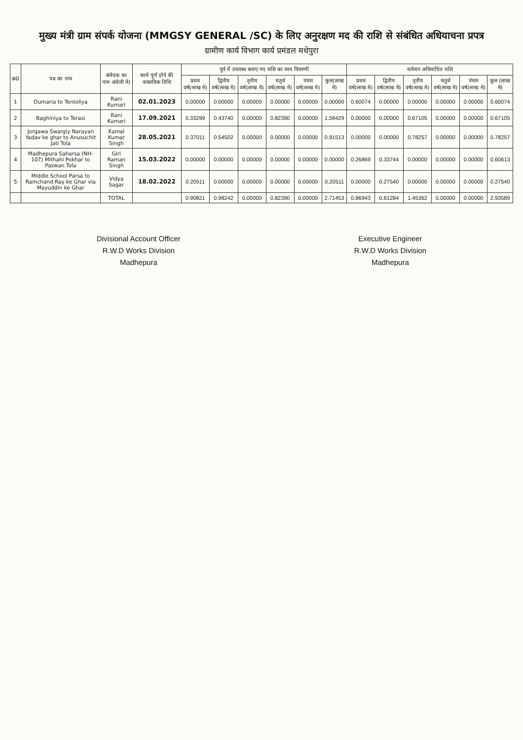मुख्य मंत्री ग्राम संपर्क योजना (MMGSY GENERAL /SC) के लिए अनुरक्षण मद की राशि से संबंधित अधियाचना प्रपत्र
ग्रामीण कार्य विभाग कार्य प्रमंडल मधेपुरा
| क्र0 | पथ का नाम | संवेदक का नाम अंग्रेजी में) | कार्य पूर्ण होने की वास्तविक तिथि | पूर्व में उपलब्ध कराए गए राशि का व्यय विवरणी | | | | | | वर्तमान अधियाचित राशि | | | | | |
| --- | --- | --- | --- | --- | --- | --- | --- | --- | --- | --- | --- | --- | --- | --- | --- |
| | | | | प्रथम वर्ष(लाख मे) | द्वितीय वर्ष(लाख मे) | तृतीय वर्ष(लाख मे) | चतुर्थ वर्ष(लाख मे) | पंचम वर्ष(लाख मे) | कुल(लाख मे) | प्रथम वर्ष(लाख मे) | द्वितीय वर्ष(लाख मे) | तृतीय वर्ष(लाख मे) | चतुर्थ वर्ष(लाख मे) | पंचम वर्ष(लाख मे) | कुल (लाख मे) |
| 1 | Dumaria to Tentoliya | Rani Kumari | 02.01.2023 | 0.00000 | 0.00000 | 0.00000 | 0.00000 | 0.00000 | 0.00000 | 0.60074 | 0.00000 | 0.00000 | 0.00000 | 0.00000 | 0.60074 |
| 2 | Baghiniya to Terasi | Rani Kumari | 17.09.2021 | 0.33299 | 0.43740 | 0.00000 | 0.82390 | 0.00000 | 1.59429 | 0.00000 | 0.00000 | 0.67105 | 0.00000 | 0.00000 | 0.67105 |
| 3 | Jorgawa Swargiy Narayan Yadav ke ghar to Anusuchit Jati Tola | Kamal Kumar Singh | 28.05.2021 | 0.37011 | 0.54502 | 0.00000 | 0.00000 | 0.00000 | 0.91513 | 0.00000 | 0.00000 | 0.78257 | 0.00000 | 0.00000 | 0.78257 |
| 4 | Madhepura Saharsa (NH-107) Mithahi Pokhar to Paswan Tola | Giri Raman Singh | 15.03.2022 | 0.00000 | 0.00000 | 0.00000 | 0.00000 | 0.00000 | 0.00000 | 0.26869 | 0.33744 | 0.00000 | 0.00000 | 0.00000 | 0.60613 |
| 5 | Middle School Parsa to Ramchand Ray ke Ghar via Mayuddin ke Ghar | Vidya Sagar | 18.02.2022 | 0.20511 | 0.00000 | 0.00000 | 0.00000 | 0.00000 | 0.20511 | 0.00000 | 0.27540 | 0.00000 | 0.00000 | 0.00000 | 0.27540 |
| | | TOTAL | | 0.90821 | 0.98242 | 0.00000 | 0.82390 | 0.00000 | 2.71453 | 0.86943 | 0.61284 | 1.45362 | 0.00000 | 0.00000 | 2.93589 |
Divisional Account Officer
R.W.D Works Division
Madhepura
Executive Engineer
R.W.D Works Division
Madhepura